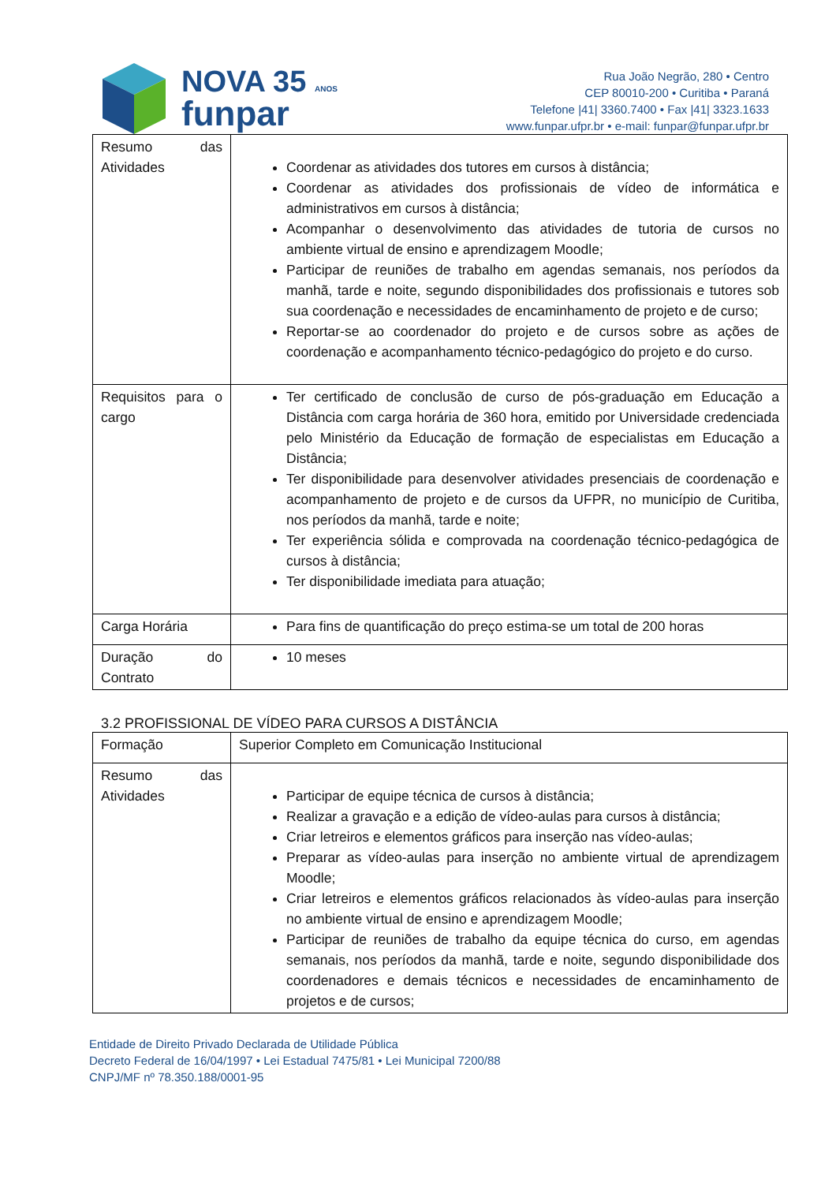NOVA 35 ANOS
funpar
Rua João Negrão, 280 • Centro
CEP 80010-200 • Curitiba • Paraná
Telefone |41| 3360.7400 • Fax |41| 3323.1633
www.funpar.ufpr.br • e-mail: funpar@funpar.ufpr.br
| Resumo das Atividades | Coordenar as atividades dos tutores em cursos à distância; Coordenar as atividades dos profissionais de vídeo de informática e administrativos em cursos à distância; Acompanhar o desenvolvimento das atividades de tutoria de cursos no ambiente virtual de ensino e aprendizagem Moodle; Participar de reuniões de trabalho em agendas semanais, nos períodos da manhã, tarde e noite, segundo disponibilidades dos profissionais e tutores sob sua coordenação e necessidades de encaminhamento de projeto e de curso; Reportar-se ao coordenador do projeto e de cursos sobre as ações de coordenação e acompanhamento técnico-pedagógico do projeto e do curso. |
| Requisitos para o cargo | Ter certificado de conclusão de curso de pós-graduação em Educação a Distância com carga horária de 360 hora, emitido por Universidade credenciada pelo Ministério da Educação de formação de especialistas em Educação a Distância; Ter disponibilidade para desenvolver atividades presenciais de coordenação e acompanhamento de projeto e de cursos da UFPR, no município de Curitiba, nos períodos da manhã, tarde e noite; Ter experiência sólida e comprovada na coordenação técnico-pedagógica de cursos à distância; Ter disponibilidade imediata para atuação; |
| Carga Horária | Para fins de quantificação do preço estima-se um total de 200 horas |
| Duração do Contrato | 10 meses |
3.2 PROFISSIONAL DE VÍDEO PARA CURSOS A DISTÂNCIA
| Formação | Superior Completo em Comunicação Institucional |
| Resumo das Atividades | Participar de equipe técnica de cursos à distância; Realizar a gravação e a edição de vídeo-aulas para cursos à distância; Criar letreiros e elementos gráficos para inserção nas vídeo-aulas; Preparar as vídeo-aulas para inserção no ambiente virtual de aprendizagem Moodle; Criar letreiros e elementos gráficos relacionados às vídeo-aulas para inserção no ambiente virtual de ensino e aprendizagem Moodle; Participar de reuniões de trabalho da equipe técnica do curso, em agendas semanais, nos períodos da manhã, tarde e noite, segundo disponibilidade dos coordenadores e demais técnicos e necessidades de encaminhamento de projetos e de cursos; |
Entidade de Direito Privado Declarada de Utilidade Pública
Decreto Federal de 16/04/1997 • Lei Estadual 7475/81 • Lei Municipal 7200/88
CNPJ/MF nº 78.350.188/0001-95